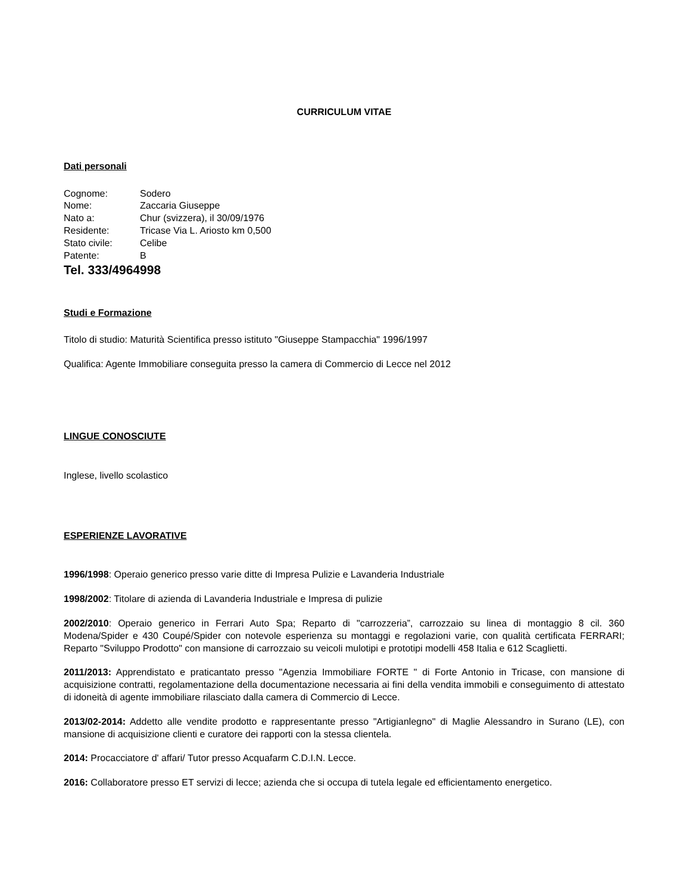CURRICULUM VITAE
Dati personali
Cognome: Sodero
Nome: Zaccaria Giuseppe
Nato a: Chur (svizzera), il 30/09/1976
Residente: Tricase Via L. Ariosto km 0,500
Stato civile: Celibe
Patente: B
Tel. 333/4964998
Studi e Formazione
Titolo di studio: Maturità Scientifica presso istituto "Giuseppe Stampacchia" 1996/1997
Qualifica: Agente Immobiliare conseguita presso la camera di Commercio di Lecce nel 2012
LINGUE CONOSCIUTE
Inglese, livello scolastico
ESPERIENZE LAVORATIVE
1996/1998: Operaio generico presso varie ditte di Impresa Pulizie e Lavanderia Industriale
1998/2002: Titolare di azienda di Lavanderia Industriale e Impresa di pulizie
2002/2010: Operaio generico in Ferrari Auto Spa; Reparto di "carrozzeria”, carrozzaio su linea di montaggio 8 cil. 360 Modena/Spider e 430 Coupé/Spider con notevole esperienza su montaggi e regolazioni varie, con qualità certificata FERRARI; Reparto "Sviluppo Prodotto" con mansione di carrozzaio su veicoli mulotipi e prototipi modelli 458 Italia e 612 Scaglietti.
2011/2013: Apprendistato e praticantato presso "Agenzia Immobiliare FORTE " di Forte Antonio in Tricase, con mansione di acquisizione contratti, regolamentazione della documentazione necessaria ai fini della vendita immobili e conseguimento di attestato di idoneità di agente immobiliare rilasciato dalla camera di Commercio di Lecce.
2013/02-2014: Addetto alle vendite prodotto e rappresentante presso "Artigianlegno" di Maglie Alessandro in Surano (LE), con mansione di acquisizione clienti e curatore dei rapporti con la stessa clientela.
2014: Procacciatore d' affari/ Tutor presso Acquafarm C.D.I.N. Lecce.
2016: Collaboratore presso ET servizi di lecce; azienda che si occupa di tutela legale ed efficientamento energetico.